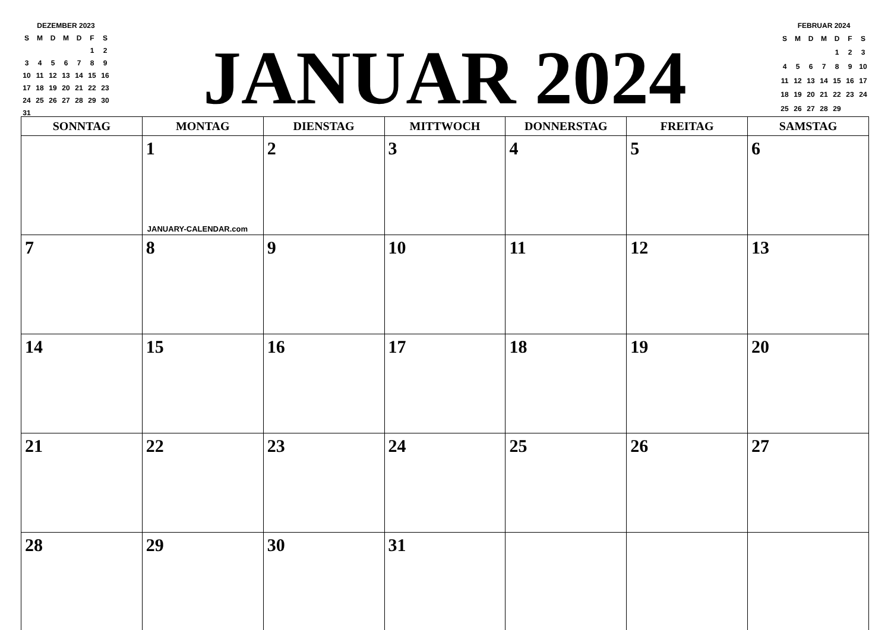DEZEMBER 2023
| S | M | D | M | D | F | S |
| | | | | | 1 | 2 |
| 3 | 4 | 5 | 6 | 7 | 8 | 9 |
| 10 | 11 | 12 | 13 | 14 | 15 | 16 |
| 17 | 18 | 19 | 20 | 21 | 22 | 23 |
| 24 | 25 | 26 | 27 | 28 | 29 | 30 |
| 31 | | | | | | |
JANUAR 2024
FEBRUAR 2024
| S | M | D | M | D | F | S |
| | | | | 1 | 2 | 3 |
| 4 | 5 | 6 | 7 | 8 | 9 | 10 |
| 11 | 12 | 13 | 14 | 15 | 16 | 17 |
| 18 | 19 | 20 | 21 | 22 | 23 | 24 |
| 25 | 26 | 27 | 28 | 29 | | |
| SONNTAG | MONTAG | DIENSTAG | MITTWOCH | DONNERSTAG | FREITAG | SAMSTAG |
| --- | --- | --- | --- | --- | --- | --- |
| | 1 JANUARY-CALENDAR.com | 2 | 3 | 4 | 5 | 6 |
| 7 | 8 | 9 | 10 | 11 | 12 | 13 |
| 14 | 15 | 16 | 17 | 18 | 19 | 20 |
| 21 | 22 | 23 | 24 | 25 | 26 | 27 |
| 28 | 29 | 30 | 31 | | | |